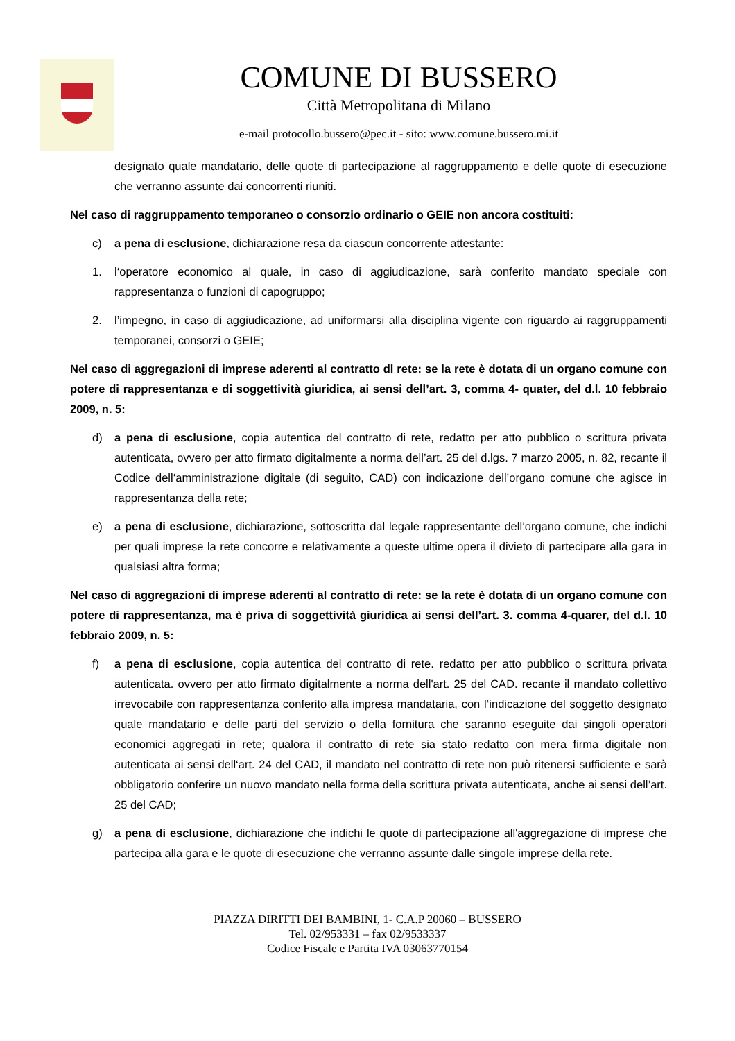COMUNE DI BUSSERO
Città Metropolitana di Milano
e-mail protocollo.bussero@pec.it - sito: www.comune.bussero.mi.it
designato quale mandatario, delle quote di partecipazione al raggruppamento e delle quote di esecuzione che verranno assunte dai concorrenti riuniti.
Nel caso di raggruppamento temporaneo o consorzio ordinario o GEIE non ancora costituiti:
c) a pena di esclusione, dichiarazione resa da ciascun concorrente attestante:
1. l‘operatore economico al quale, in caso di aggiudicazione, sarà conferito mandato speciale con rappresentanza o funzioni di capogruppo;
2. l’impegno, in caso di aggiudicazione, ad uniformarsi alla disciplina vigente con riguardo ai raggruppamenti temporanei, consorzi o GEIE;
Nel caso di aggregazioni di imprese aderenti al contratto dl rete: se la rete è dotata di un organo comune con potere di rappresentanza e di soggettività giuridica, ai sensi dell’art. 3, comma 4- quater, del d.l. 10 febbraio 2009, n. 5:
d) a pena di esclusione, copia autentica del contratto di rete, redatto per atto pubblico o scrittura privata autenticata, ovvero per atto firmato digitalmente a norma dell’art. 25 del d.lgs. 7 marzo 2005, n. 82, recante il Codice dell‘amministrazione digitale (di seguito, CAD) con indicazione dell’organo comune che agisce in rappresentanza della rete;
e) a pena di esclusione, dichiarazione, sottoscritta dal legale rappresentante dell’organo comune, che indichi per quali imprese la rete concorre e relativamente a queste ultime opera il divieto di partecipare alla gara in qualsiasi altra forma;
Nel caso di aggregazioni di imprese aderenti al contratto di rete: se la rete è dotata di un organo comune con potere di rappresentanza, ma è priva di soggettività giuridica ai sensi dell’art. 3. comma 4-quarer, del d.l. 10 febbraio 2009, n. 5:
f) a pena di esclusione, copia autentica del contratto di rete. redatto per atto pubblico o scrittura privata autenticata. ovvero per atto firmato digitalmente a norma dell'art. 25 del CAD. recante il mandato collettivo irrevocabile con rappresentanza conferito alla impresa mandataria, con l‘indicazione del soggetto designato quale mandatario e delle parti del servizio o della fornitura che saranno eseguite dai singoli operatori economici aggregati in rete; qualora il contratto di rete sia stato redatto con mera firma digitale non autenticata ai sensi dell‘art. 24 del CAD, il mandato nel contratto di rete non può ritenersi sufficiente e sarà obbligatorio conferire un nuovo mandato nella forma della scrittura privata autenticata, anche ai sensi dell’art. 25 del CAD;
g) a pena di esclusione, dichiarazione che indichi le quote di partecipazione all'aggregazione di imprese che partecipa alla gara e le quote di esecuzione che verranno assunte dalle singole imprese della rete.
PIAZZA DIRITTI DEI BAMBINI, 1- C.A.P 20060 – BUSSERO
Tel. 02/953331 – fax 02/9533337
Codice Fiscale e Partita IVA 03063770154